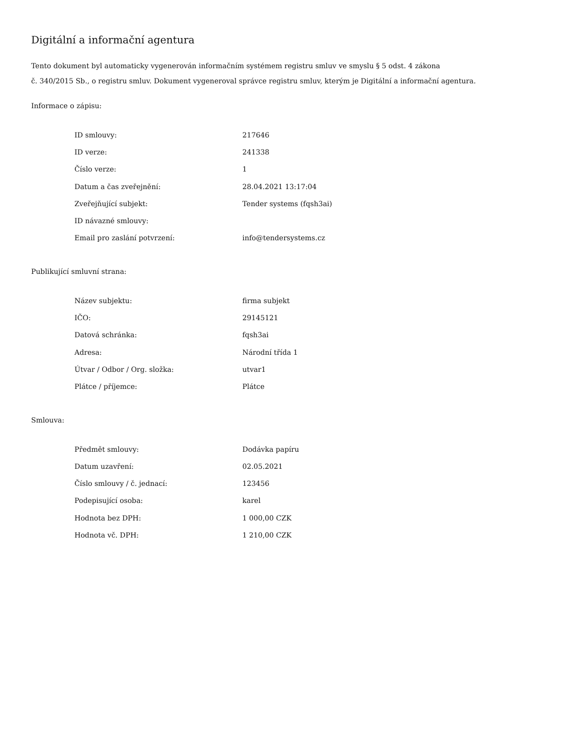Digitální a informační agentura
Tento dokument byl automaticky vygenerován informačním systémem registru smluv ve smyslu § 5 odst. 4 zákona
č. 340/2015 Sb., o registru smluv. Dokument vygeneroval správce registru smluv, kterým je Digitální a informační agentura.
Informace o zápisu:
| ID smlouvy: | 217646 |
| ID verze: | 241338 |
| Číslo verze: | 1 |
| Datum a čas zveřejnění: | 28.04.2021 13:17:04 |
| Zveřejňující subjekt: | Tender systems (fqsh3ai) |
| ID návazné smlouvy: | |
| Email pro zaslání potvrzení: | info@tendersystems.cz |
Publikující smluvní strana:
| Název subjektu: | firma subjekt |
| IČO: | 29145121 |
| Datová schránka: | fqsh3ai |
| Adresa: | Národní třída 1 |
| Útvar / Odbor / Org. složka: | utvar1 |
| Plátce / příjemce: | Plátce |
Smlouva:
| Předmět smlouvy: | Dodávka papíru |
| Datum uzavření: | 02.05.2021 |
| Číslo smlouvy / č. jednací: | 123456 |
| Podepisující osoba: | karel |
| Hodnota bez DPH: | 1 000,00 CZK |
| Hodnota vč. DPH: | 1 210,00 CZK |